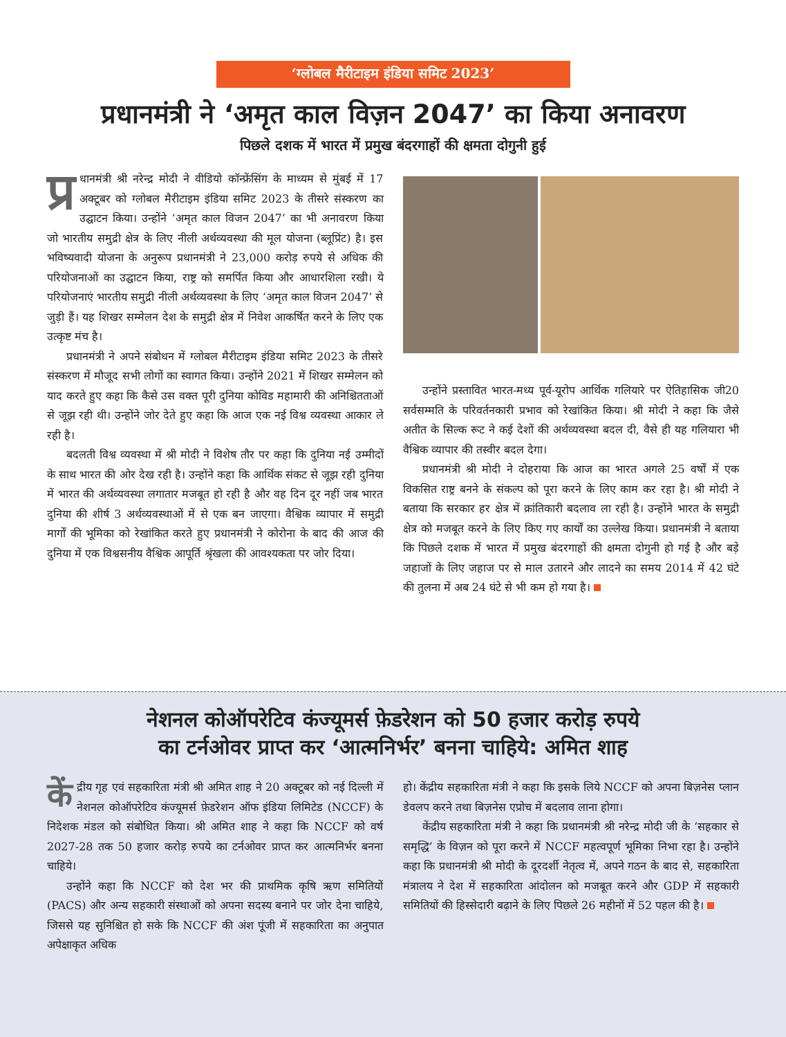‘ग्लोबल मैरीटाइम इंडिया समिट 2023’
प्रधानमंत्री ने ‘अमृत काल विज़न 2047’ का किया अनावरण
पिछले दशक में भारत में प्रमुख बंदरगाहों की क्षमता दोगुनी हुई
प्र धानमंत्री श्री नरेन्द्र मोदी ने वीडियो कॉन्फ्रेंसिंग के माध्यम से मुंबई में 17 अक्टूबर को ग्लोबल मैरीटाइम इंडिया समिट 2023 के तीसरे संस्करण का उद्घाटन किया। उन्होंने ‘अमृत काल विजन 2047’ का भी अनावरण किया जो भारतीय समुद्री क्षेत्र के लिए नीली अर्थव्यवस्था की मूल योजना (ब्लूप्रिंट) है। इस भविष्यवादी योजना के अनुरूप प्रधानमंत्री ने 23,000 करोड़ रुपये से अधिक की परियोजनाओं का उद्घाटन किया, राष्ट्र को समर्पित किया और आधारशिला रखी। ये परियोजनाएं भारतीय समुद्री नीली अर्थव्यवस्था के लिए ‘अमृत काल विजन 2047’ से जुड़ी हैं। यह शिखर सम्मेलन देश के समुद्री क्षेत्र में निवेश आकर्षित करने के लिए एक उत्कृष्ट मंच है।
प्रधानमंत्री ने अपने संबोधन में ग्लोबल मैरीटाइम इंडिया समिट 2023 के तीसरे संस्करण में मौजूद सभी लोगों का स्वागत किया। उन्होंने 2021 में शिखर सम्मेलन को याद करते हुए कहा कि कैसे उस वक्त पूरी दुनिया कोविड महामारी की अनिश्चितताओं से जूझ रही थी। उन्होंने जोर देते हुए कहा कि आज एक नई विश्व व्यवस्था आकार ले रही है।
बदलती विश्व व्यवस्था में श्री मोदी ने विशेष तौर पर कहा कि दुनिया नई उम्मीदों के साथ भारत की ओर देख रही है। उन्होंने कहा कि आर्थिक संकट से जूझ रही दुनिया में भारत की अर्थव्यवस्था लगातार मजबूत हो रही है और वह दिन दूर नहीं जब भारत दुनिया की शीर्ष 3 अर्थव्यवस्थाओं में से एक बन जाएगा। वैश्विक व्यापार में समुद्री मार्गों की भूमिका को रेखांकित करते हुए प्रधानमंत्री ने कोरोना के बाद की आज की दुनिया में एक विश्वसनीय वैश्विक आपूर्ति श्रृंखला की आवश्यकता पर जोर दिया।
उन्होंने प्रस्तावित भारत-मध्य पूर्व-यूरोप आर्थिक गलियारे पर ऐतिहासिक जी20 सर्वसम्मति के परिवर्तनकारी प्रभाव को रेखांकित किया। श्री मोदी ने कहा कि जैसे अतीत के सिल्क रूट ने कई देशों की अर्थव्यवस्था बदल दी, वैसे ही यह गलियारा भी वैश्विक व्यापार की तस्वीर बदल देगा।
प्रधानमंत्री श्री मोदी ने दोहराया कि आज का भारत अगले 25 वर्षों में एक विकसित राष्ट्र बनने के संकल्प को पूरा करने के लिए काम कर रहा है। श्री मोदी ने बताया कि सरकार हर क्षेत्र में क्रांतिकारी बदलाव ला रही है। उन्होंने भारत के समुद्री क्षेत्र को मजबूत करने के लिए किए गए कार्यों का उल्लेख किया। प्रधानमंत्री ने बताया कि पिछले दशक में भारत में प्रमुख बंदरगाहों की क्षमता दोगुनी हो गई है और बड़े जहाजों के लिए जहाज पर से माल उतारने और लादने का समय 2014 में 42 घंटे की तुलना में अब 24 घंटे से भी कम हो गया है।
नेशनल कोऑपरेटिव कंज्यूमर्स फ़ेडरेशन को 50 हजार करोड़ रुपये
का टर्नओवर प्राप्त कर ‘आत्मनिर्भर’ बनना चाहिये: अमित शाह
कें द्रीय गृह एवं सहकारिता मंत्री श्री अमित शाह ने 20 अक्टूबर को नई दिल्ली में नेशनल कोऑपरेटिव कंज्यूमर्स फ़ेडरेशन ऑफ इंडिया लिमिटेड (NCCF) के निदेशक मंडल को संबोधित किया। श्री अमित शाह ने कहा कि NCCF को वर्ष 2027-28 तक 50 हजार करोड़ रुपये का टर्नओवर प्राप्त कर आत्मनिर्भर बनना चाहिये।
उन्होंने कहा कि NCCF को देश भर की प्राथमिक कृषि ऋण समितियों (PACS) और अन्य सहकारी संस्थाओं को अपना सदस्य बनाने पर जोर देना चाहिये, जिससे यह सुनिश्चित हो सके कि NCCF की अंश पूंजी में सहकारिता का अनुपात अपेक्षाकृत अधिक
हो। केंद्रीय सहकारिता मंत्री ने कहा कि इसके लिये NCCF को अपना बिज़नेस प्लान डेवलप करने तथा बिज़नेस एप्रोच में बदलाव लाना होगा।
केंद्रीय सहकारिता मंत्री ने कहा कि प्रधानमंत्री श्री नरेन्द्र मोदी जी के ‘सहकार से समृद्धि’ के विज़न को पूरा करने में NCCF महत्वपूर्ण भूमिका निभा रहा है। उन्होंने कहा कि प्रधानमंत्री श्री मोदी के दूरदर्शी नेतृत्व में, अपने गठन के बाद से, सहकारिता मंत्रालय ने देश में सहकारिता आंदोलन को मजबूत करने और GDP में सहकारी समितियों की हिस्सेदारी बढ़ाने के लिए पिछले 26 महीनों में 52 पहल की है।